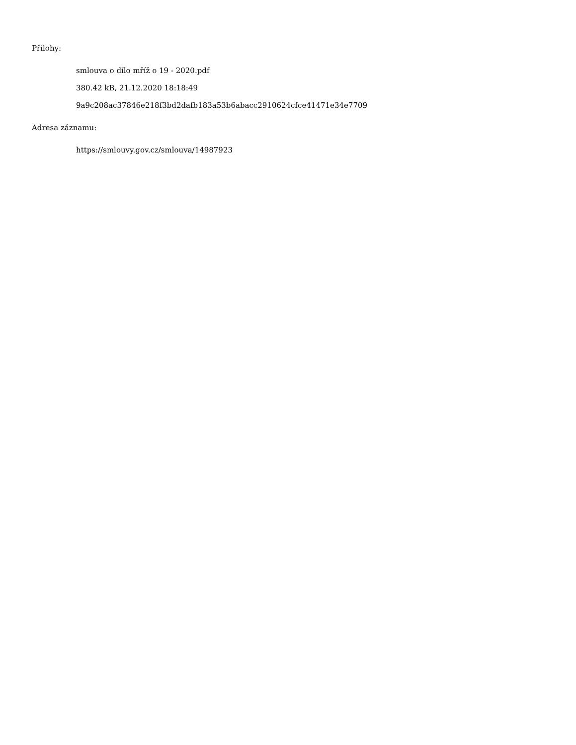Přílohy:
smlouva o dílo mříž o 19 - 2020.pdf
380.42 kB, 21.12.2020 18:18:49
9a9c208ac37846e218f3bd2dafb183a53b6abacc2910624cfce41471e34e7709
Adresa záznamu:
https://smlouvy.gov.cz/smlouva/14987923